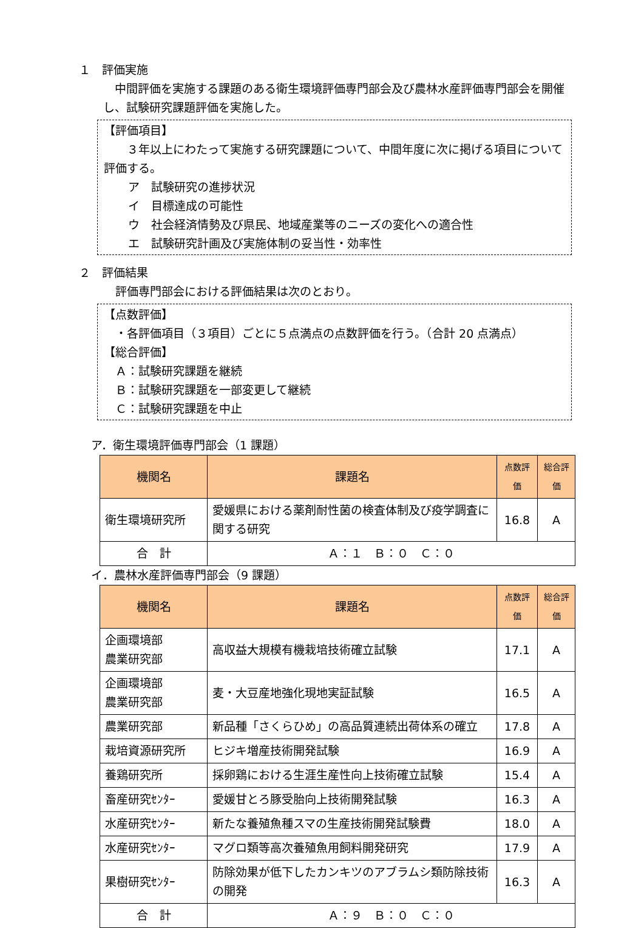１　評価実施
　中間評価を実施する課題のある衛生環境評価専門部会及び農林水産評価専門部会を開催し、試験研究課題評価を実施した。
【評価項目】
　　３年以上にわたって実施する研究課題について、中間年度に次に掲げる項目について評価する。
ア　試験研究の進捗状況
イ　目標達成の可能性
ウ　社会経済情勢及び県民、地域産業等のニーズの変化への適合性
エ　試験研究計画及び実施体制の妥当性・効率性
２　評価結果
評価専門部会における評価結果は次のとおり。
【点数評価】
　・各評価項目（３項目）ごとに５点満点の点数評価を行う。（合計 20 点満点）
【総合評価】
　Ａ：試験研究課題を継続
　Ｂ：試験研究課題を一部変更して継続
　Ｃ：試験研究課題を中止
ア．衛生環境評価専門部会（1 課題）
| 機関名 | 課題名 | 点数評価 | 総合評価 |
| --- | --- | --- | --- |
| 衛生環境研究所 | 愛媛県における薬剤耐性菌の検査体制及び疫学調査に関する研究 | 16.8 | A |
| 合 計 | Ａ：１ Ｂ：０ Ｃ：０ | | |
イ．農林水産評価専門部会（9 課題）
| 機関名 | 課題名 | 点数評価 | 総合評価 |
| --- | --- | --- | --- |
| 企画環境部 農業研究部 | 高収益大規模有機栽培技術確立試験 | 17.1 | A |
| 企画環境部 農業研究部 | 麦・大豆産地強化現地実証試験 | 16.5 | A |
| 農業研究部 | 新品種「さくらひめ」の高品質連続出荷体系の確立 | 17.8 | A |
| 栽培資源研究所 | ヒジキ増産技術開発試験 | 16.9 | A |
| 養鶏研究所 | 採卵鶏における生涯生産性向上技術確立試験 | 15.4 | A |
| 畜産研究ｾﾝﾀｰ | 愛媛甘とろ豚受胎向上技術開発試験 | 16.3 | A |
| 水産研究ｾﾝﾀｰ | 新たな養殖魚種スマの生産技術開発試験費 | 18.0 | A |
| 水産研究ｾﾝﾀｰ | マグロ類等高次養殖魚用飼料開発研究 | 17.9 | A |
| 果樹研究ｾﾝﾀｰ | 防除効果が低下したカンキツのアブラムシ類防除技術の開発 | 16.3 | A |
| 合 計 | Ａ：９ Ｂ：０ Ｃ：０ | | |